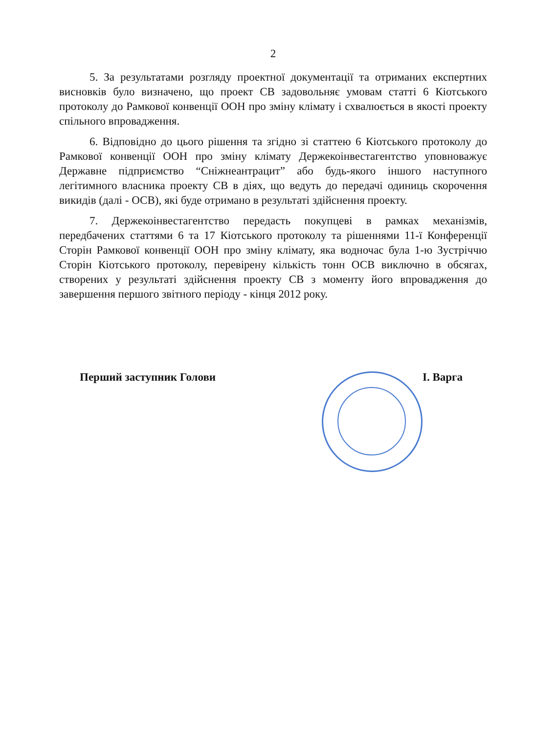2
5. За результатами розгляду проектної документації та отриманих експертних висновків було визначено, що проект СВ задовольняє умовам статті 6 Кіотського протоколу до Рамкової конвенції ООН про зміну клімату і схвалюється в якості проекту спільного впровадження.
6. Відповідно до цього рішення та згідно зі статтею 6 Кіотського протоколу до Рамкової конвенції ООН про зміну клімату Держекоінвестагентство уповноважує Державне підприємство “Сніжнеантрацит” або будь-якого іншого наступного легітимного власника проекту СВ в діях, що ведуть до передачі одиниць скорочення викидів (далі - ОСВ), які буде отримано в результаті здійснення проекту.
7. Держекоінвестагентство передасть покупцеві в рамках механізмів, передбачених статтями 6 та 17 Кіотського протоколу та рішеннями 11-ї Конференції Сторін Рамкової конвенції ООН про зміну клімату, яка водночас була 1-ю Зустріччю Сторін Кіотського протоколу, перевірену кількість тонн ОСВ виключно в обсягах, створених у результаті здійснення проекту СВ з моменту його впровадження до завершення першого звітного періоду - кінця 2012 року.
Перший заступник Голови І. Варга